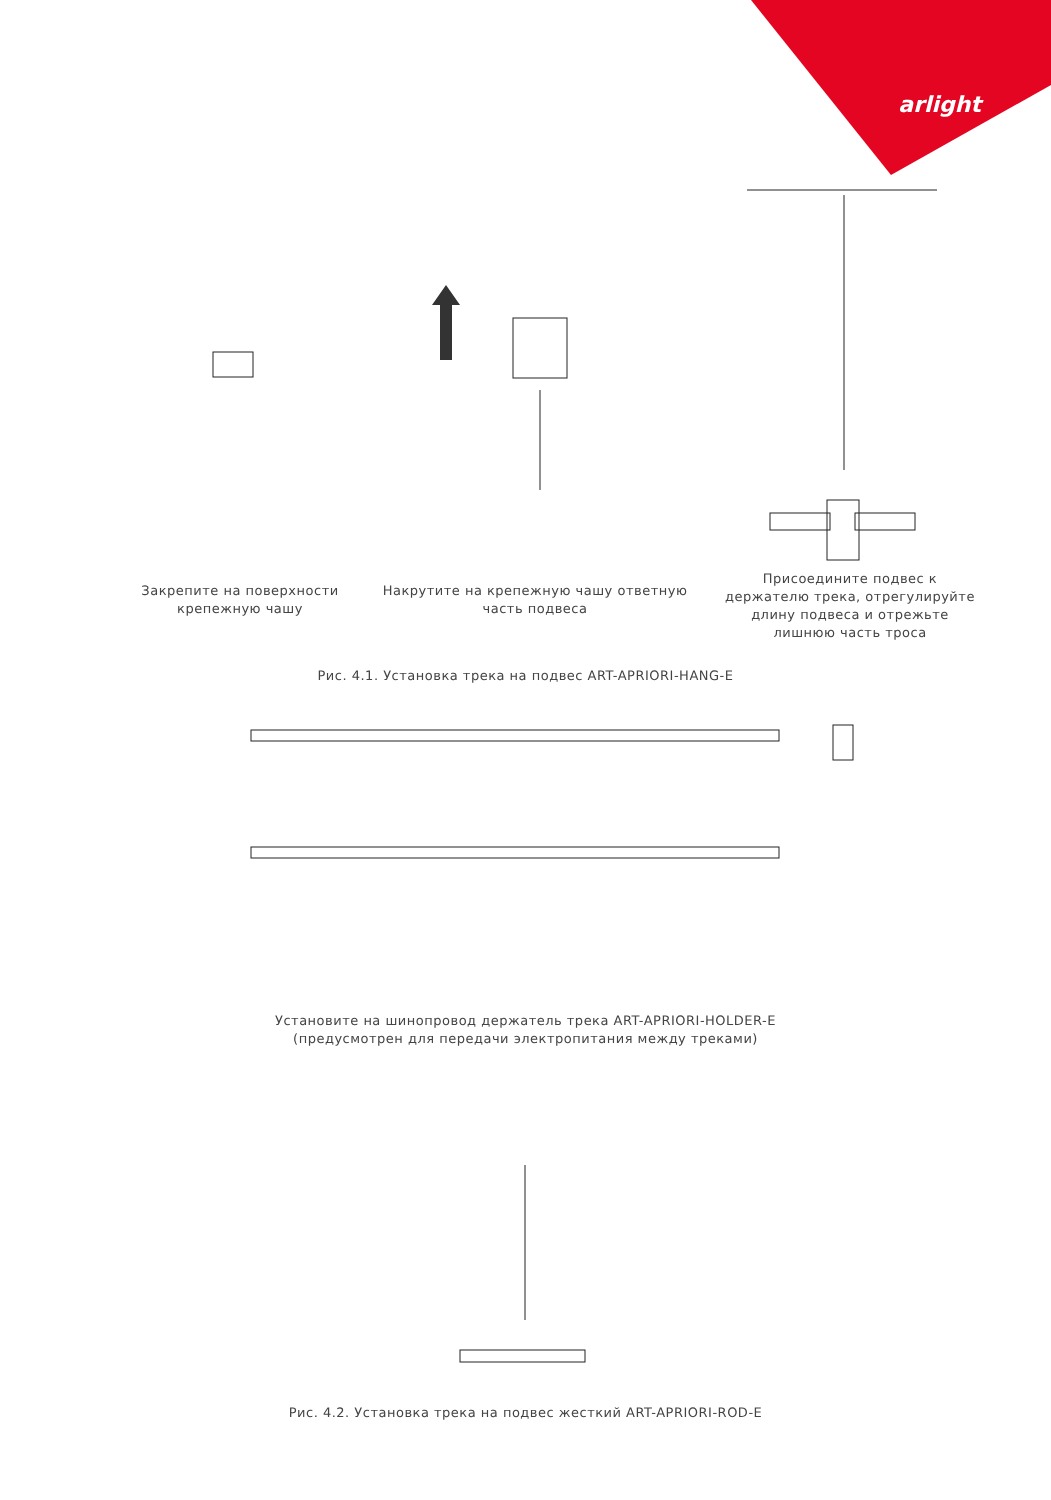arlight
Закрепите на поверхности крепежную чашу
Накрутите на крепежную чашу ответную часть подвеса
Присоедините подвес к держателю трека, отрегулируйте длину подвеса и отрежьте лишнюю часть троса
Рис. 4.1. Установка трека на подвес ART-APRIORI-HANG-E
Установите на шинопровод держатель трека ART-APRIORI-HOLDER-E
(предусмотрен для передачи электропитания между треками)
Рис. 4.2. Установка трека на подвес жесткий ART-APRIORI-ROD-E